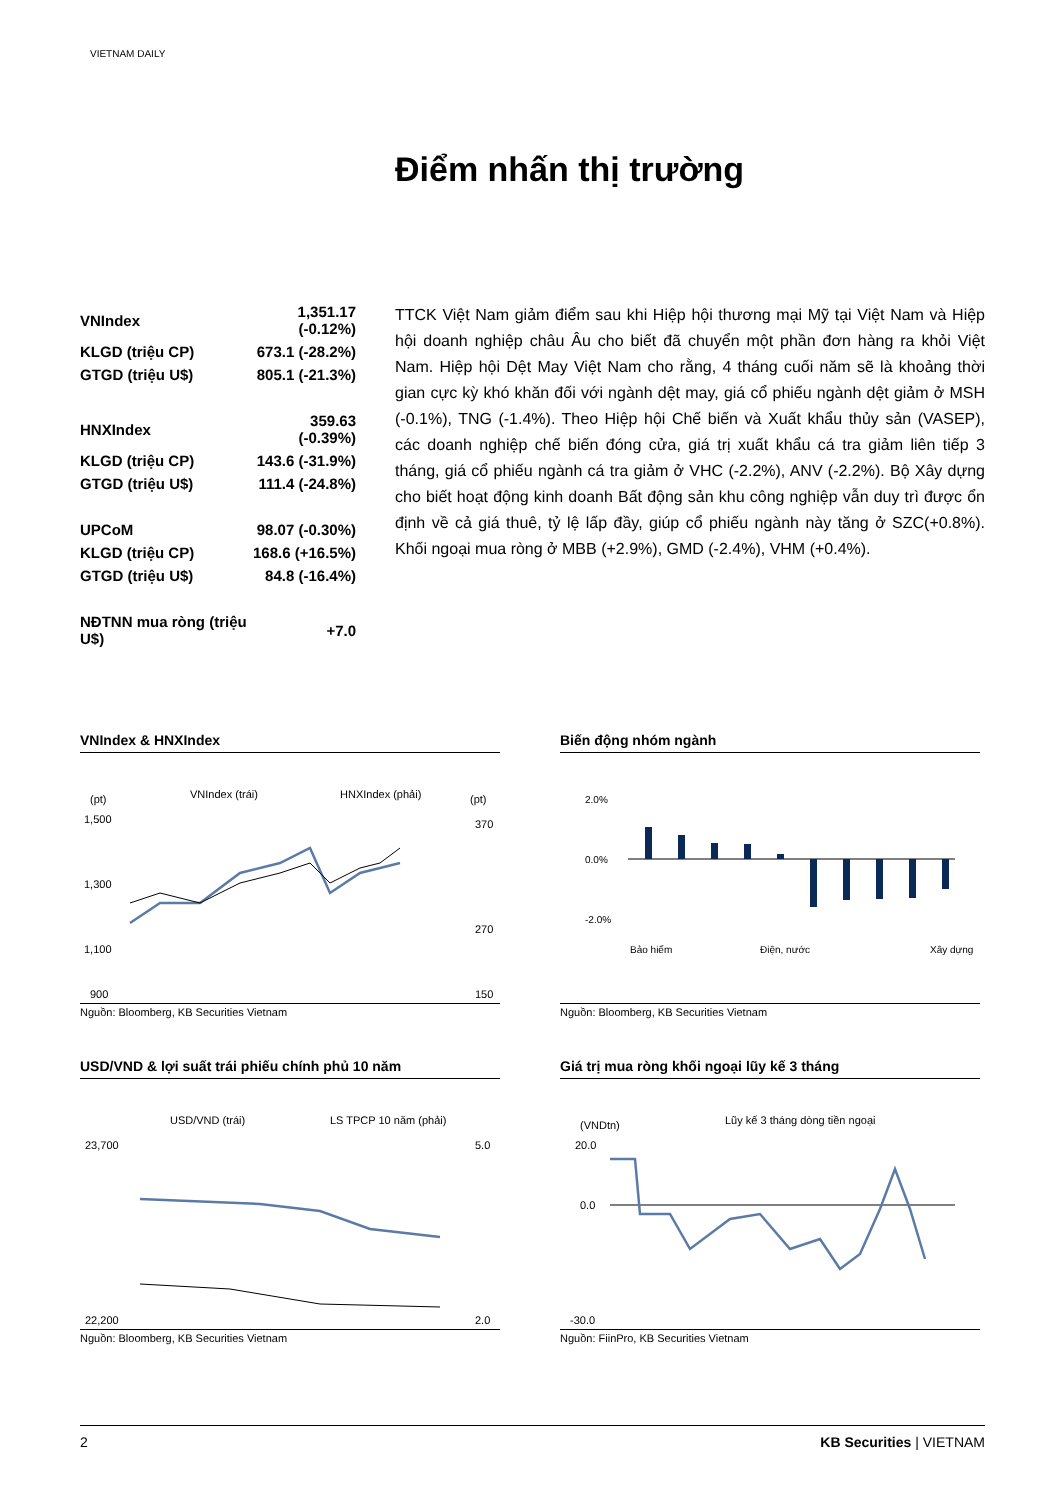VIETNAM DAILY
Điểm nhấn thị trường
| VNIndex | 1,351.17 (-0.12%) |
| KLGD (triệu CP) | 673.1 (-28.2%) |
| GTGD (triệu U$) | 805.1 (-21.3%) |
| HNXIndex | 359.63 (-0.39%) |
| KLGD (triệu CP) | 143.6 (-31.9%) |
| GTGD (triệu U$) | 111.4 (-24.8%) |
| UPCoM | 98.07 (-0.30%) |
| KLGD (triệu CP) | 168.6 (+16.5%) |
| GTGD (triệu U$) | 84.8 (-16.4%) |
| NĐTNN mua ròng (triệu U$) | +7.0 |
TTCK Việt Nam giảm điểm sau khi Hiệp hội thương mại Mỹ tại Việt Nam và Hiệp hội doanh nghiệp châu Âu cho biết đã chuyển một phần đơn hàng ra khỏi Việt Nam. Hiệp hội Dệt May Việt Nam cho rằng, 4 tháng cuối năm sẽ là khoảng thời gian cực kỳ khó khăn đối với ngành dệt may, giá cổ phiếu ngành dệt giảm ở MSH (-0.1%), TNG (-1.4%). Theo Hiệp hội Chế biến và Xuất khẩu thủy sản (VASEP), các doanh nghiệp chế biến đóng cửa, giá trị xuất khẩu cá tra giảm liên tiếp 3 tháng, giá cổ phiếu ngành cá tra giảm ở VHC (-2.2%), ANV (-2.2%). Bộ Xây dựng cho biết hoạt động kinh doanh Bất động sản khu công nghiệp vẫn duy trì được ổn định về cả giá thuê, tỷ lệ lấp đầy, giúp cổ phiếu ngành này tăng ở SZC(+0.8%). Khối ngoại mua ròng ở MBB (+2.9%), GMD (-2.4%), VHM (+0.4%).
VNIndex & HNXIndex
(pt)
VNIndex (trái)
HNXIndex (phải)
(pt)
1,500
1,300
1,100
900
370
270
150
Nguồn: Bloomberg, KB Securities Vietnam
Biến động nhóm ngành
2.0%
0.0%
-2.0%
Bảo hiểm
Điện, nước
Xây dựng
Nguồn: Bloomberg, KB Securities Vietnam
USD/VND & lợi suất trái phiếu chính phủ 10 năm
USD/VND (trái)
LS TPCP 10 năm (phải)
23,700
22,200
5.0
2.0
Nguồn: Bloomberg, KB Securities Vietnam
Giá trị mua ròng khối ngoại lũy kế 3 tháng
(VNDtn)
Lũy kế 3 tháng dòng tiền ngoại
20.0
0.0
-30.0
Nguồn: FiinPro, KB Securities Vietnam
2 KB Securities | VIETNAM